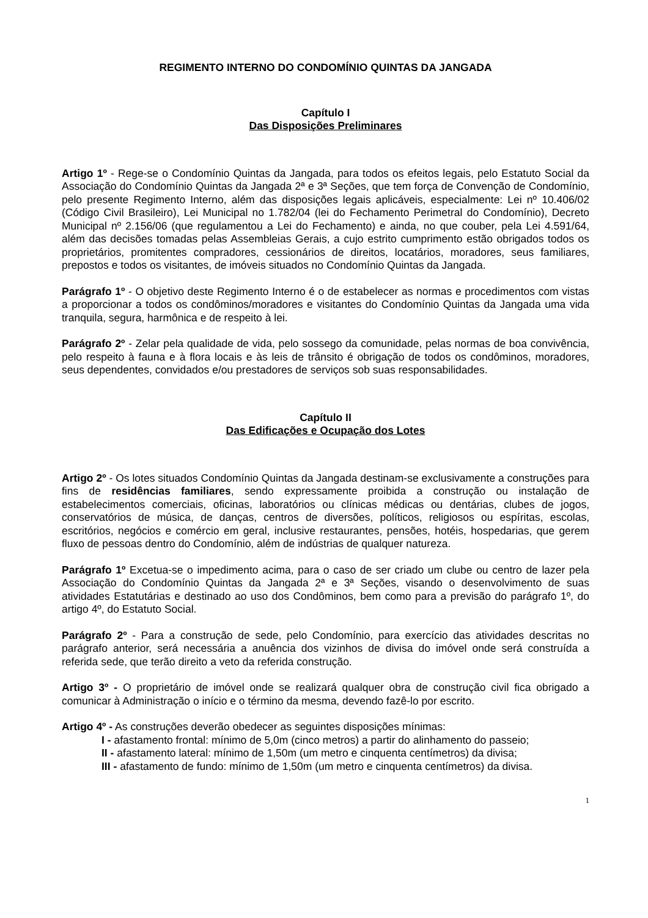REGIMENTO INTERNO DO CONDOMÍNIO QUINTAS DA JANGADA
Capítulo I
Das Disposições Preliminares
Artigo 1º - Rege-se o Condomínio Quintas da Jangada, para todos os efeitos legais, pelo Estatuto Social da Associação do Condomínio Quintas da Jangada 2ª e 3ª Seções, que tem força de Convenção de Condomínio, pelo presente Regimento Interno, além das disposições legais aplicáveis, especialmente: Lei nº 10.406/02 (Código Civil Brasileiro), Lei Municipal no 1.782/04 (lei do Fechamento Perimetral do Condomínio), Decreto Municipal nº 2.156/06 (que regulamentou a Lei do Fechamento) e ainda, no que couber, pela Lei 4.591/64, além das decisões tomadas pelas Assembleias Gerais, a cujo estrito cumprimento estão obrigados todos os proprietários, promitentes compradores, cessionários de direitos, locatários, moradores, seus familiares, prepostos e todos os visitantes, de imóveis situados no Condomínio Quintas da Jangada.
Parágrafo 1º - O objetivo deste Regimento Interno é o de estabelecer as normas e procedimentos com vistas a proporcionar a todos os condôminos/moradores e visitantes do Condomínio Quintas da Jangada uma vida tranquila, segura, harmônica e de respeito à lei.
Parágrafo 2º - Zelar pela qualidade de vida, pelo sossego da comunidade, pelas normas de boa convivência, pelo respeito à fauna e à flora locais e às leis de trânsito é obrigação de todos os condôminos, moradores, seus dependentes, convidados e/ou prestadores de serviços sob suas responsabilidades.
Capítulo II
Das Edificações e Ocupação dos Lotes
Artigo 2º - Os lotes situados Condomínio Quintas da Jangada destinam-se exclusivamente a construções para fins de residências familiares, sendo expressamente proibida a construção ou instalação de estabelecimentos comerciais, oficinas, laboratórios ou clínicas médicas ou dentárias, clubes de jogos, conservatórios de música, de danças, centros de diversões, políticos, religiosos ou espíritas, escolas, escritórios, negócios e comércio em geral, inclusive restaurantes, pensões, hotéis, hospedarias, que gerem fluxo de pessoas dentro do Condomínio, além de indústrias de qualquer natureza.
Parágrafo 1º Excetua-se o impedimento acima, para o caso de ser criado um clube ou centro de lazer pela Associação do Condomínio Quintas da Jangada 2ª e 3ª Seções, visando o desenvolvimento de suas atividades Estatutárias e destinado ao uso dos Condôminos, bem como para a previsão do parágrafo 1º, do artigo 4º, do Estatuto Social.
Parágrafo 2º - Para a construção de sede, pelo Condomínio, para exercício das atividades descritas no parágrafo anterior, será necessária a anuência dos vizinhos de divisa do imóvel onde será construída a referida sede, que terão direito a veto da referida construção.
Artigo 3º - O proprietário de imóvel onde se realizará qualquer obra de construção civil fica obrigado a comunicar à Administração o início e o término da mesma, devendo fazê-lo por escrito.
Artigo 4º - As construções deverão obedecer as seguintes disposições mínimas:
I - afastamento frontal: mínimo de 5,0m (cinco metros) a partir do alinhamento do passeio;
II - afastamento lateral: mínimo de 1,50m (um metro e cinquenta centímetros) da divisa;
III - afastamento de fundo: mínimo de 1,50m (um metro e cinquenta centímetros) da divisa.
1